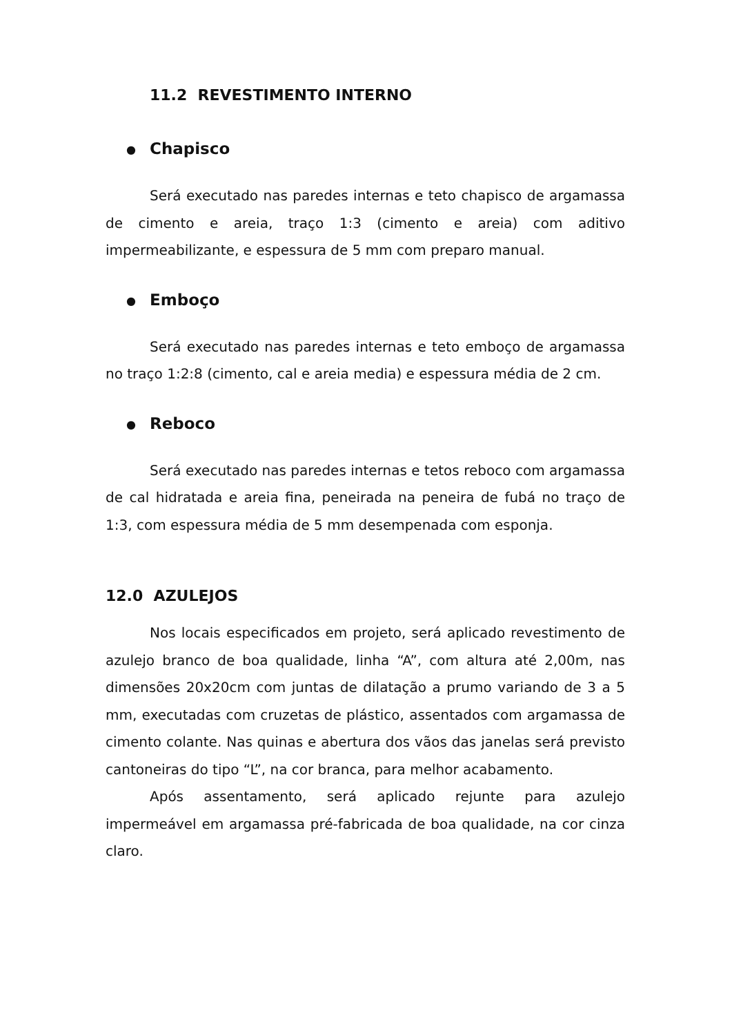11.2 REVESTIMENTO INTERNO
● Chapisco
Será executado nas paredes internas e teto chapisco de argamassa de cimento e areia, traço 1:3 (cimento e areia) com aditivo impermeabilizante, e espessura de 5 mm com preparo manual.
● Emboço
Será executado nas paredes internas e teto emboço de argamassa no traço 1:2:8 (cimento, cal e areia media) e espessura média de 2 cm.
● Reboco
Será executado nas paredes internas e tetos reboco com argamassa de cal hidratada e areia fina, peneirada na peneira de fubá no traço de 1:3, com espessura média de 5 mm desempenada com esponja.
12.0 AZULEJOS
Nos locais especificados em projeto, será aplicado revestimento de azulejo branco de boa qualidade, linha “A”, com altura até 2,00m, nas dimensões 20x20cm com juntas de dilatação a prumo variando de 3 a 5 mm, executadas com cruzetas de plástico, assentados com argamassa de cimento colante. Nas quinas e abertura dos vãos das janelas será previsto cantoneiras do tipo “L”, na cor branca, para melhor acabamento.
Após assentamento, será aplicado rejunte para azulejo impermeável em argamassa pré-fabricada de boa qualidade, na cor cinza claro.